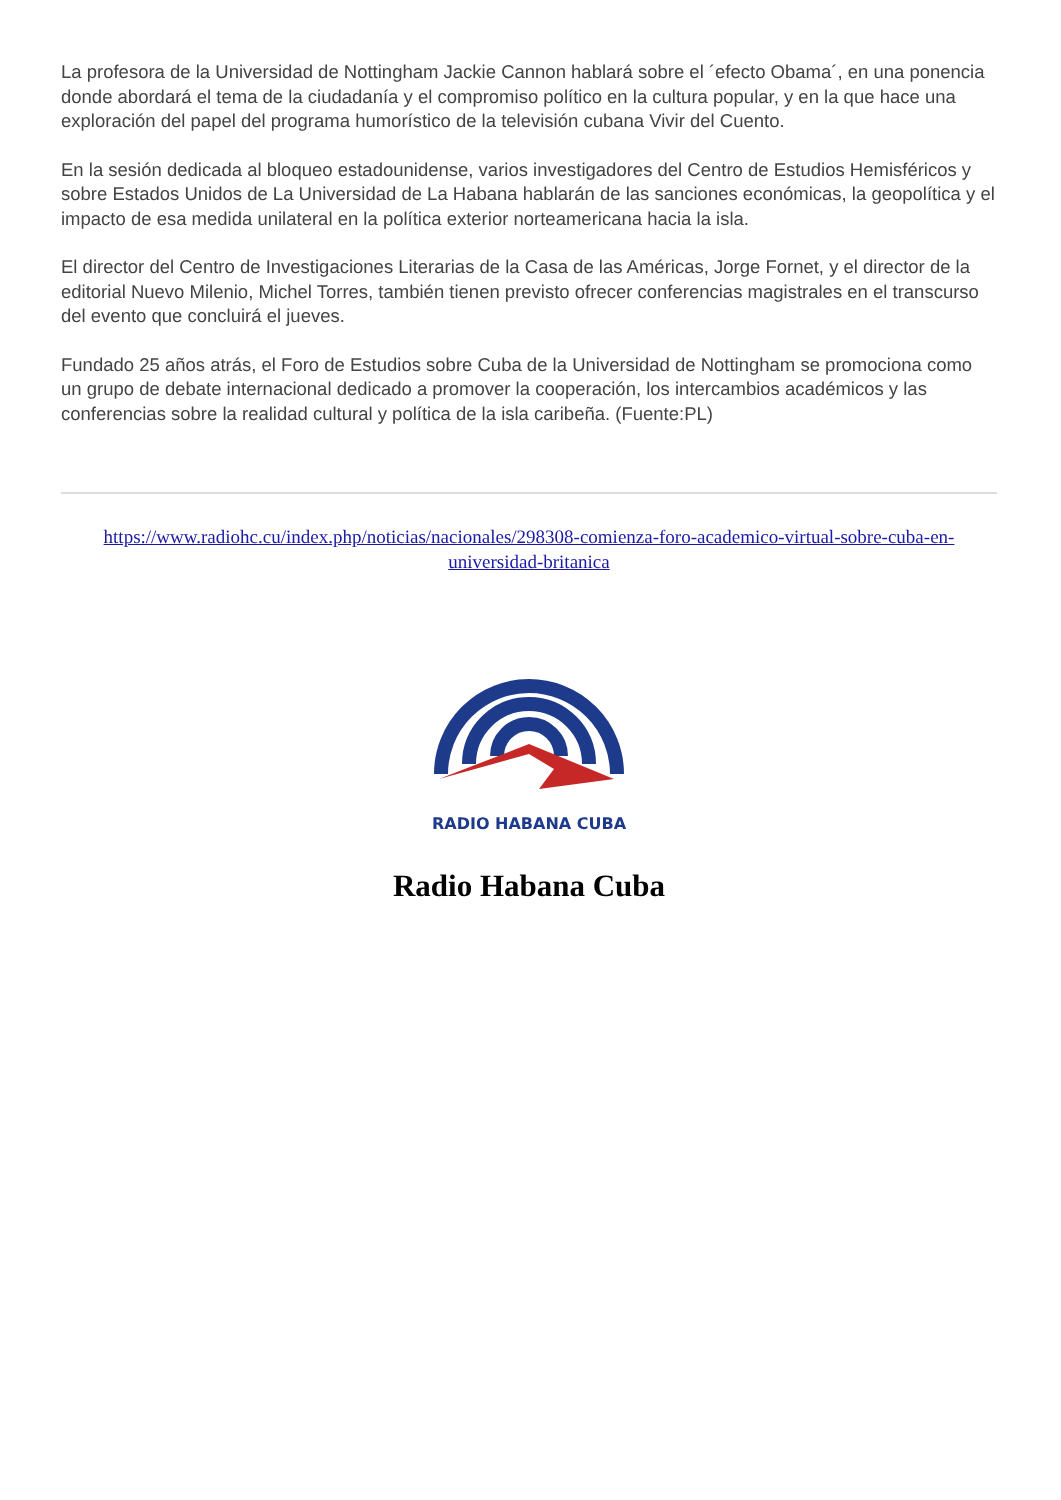La profesora de la Universidad de Nottingham Jackie Cannon hablará sobre el ´efecto Obama´, en una ponencia donde abordará el tema de la ciudadanía y el compromiso político en la cultura popular, y en la que hace una exploración del papel del programa humorístico de la televisión cubana Vivir del Cuento.
En la sesión dedicada al bloqueo estadounidense, varios investigadores del Centro de Estudios Hemisféricos y sobre Estados Unidos de La Universidad de La Habana hablarán de las sanciones económicas, la geopolítica y el impacto de esa medida unilateral en la política exterior norteamericana hacia la isla.
El director del Centro de Investigaciones Literarias de la Casa de las Américas, Jorge Fornet, y el director de la editorial Nuevo Milenio, Michel Torres, también tienen previsto ofrecer conferencias magistrales en el transcurso del evento que concluirá el jueves.
Fundado 25 años atrás, el Foro de Estudios sobre Cuba de la Universidad de Nottingham se promociona como un grupo de debate internacional dedicado a promover la cooperación, los intercambios académicos y las conferencias sobre la realidad cultural y política de la isla caribeña. (Fuente:PL)
https://www.radiohc.cu/index.php/noticias/nacionales/298308-comienza-foro-academico-virtual-sobre-cuba-en-universidad-britanica
RADIO HABANA CUBA
Radio Habana Cuba